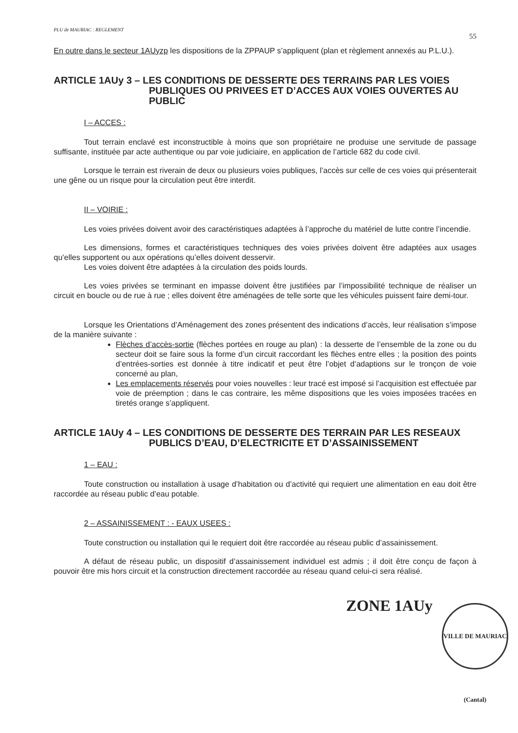PLU de MAURIAC : REGLEMENT 55
En outre dans le secteur 1AUyzp les dispositions de la ZPPAUP s’appliquent (plan et règlement annexés au P.L.U.).
ARTICLE 1AUy 3 – LES CONDITIONS DE DESSERTE DES TERRAINS PAR LES VOIES PUBLIQUES OU PRIVEES ET D’ACCES AUX VOIES OUVERTES AU PUBLIC
I – ACCES :
Tout terrain enclavé est inconstructible à moins que son propriétaire ne produise une servitude de passage suffisante, instituée par acte authentique ou par voie judiciaire, en application de l’article 682 du code civil.
Lorsque le terrain est riverain de deux ou plusieurs voies publiques, l’accès sur celle de ces voies qui présenterait une gêne ou un risque pour la circulation peut être interdit.
II – VOIRIE :
Les voies privées doivent avoir des caractéristiques adaptées à l’approche du matériel de lutte contre l’incendie.
Les dimensions, formes et caractéristiques techniques des voies privées doivent être adaptées aux usages qu’elles supportent ou aux opérations qu’elles doivent desservir.
Les voies doivent être adaptées à la circulation des poids lourds.
Les voies privées se terminant en impasse doivent être justifiées par l’impossibilité technique de réaliser un circuit en boucle ou de rue à rue ; elles doivent être aménagées de telle sorte que les véhicules puissent faire demi-tour.
Lorsque les Orientations d’Aménagement des zones présentent des indications d’accès, leur réalisation s’impose de la manière suivante :
Flèches d’accès-sortie (flèches portées en rouge au plan) : la desserte de l’ensemble de la zone ou du secteur doit se faire sous la forme d’un circuit raccordant les flèches entre elles ; la position des points d’entrées-sorties est donnée à titre indicatif et peut être l’objet d’adaptions sur le tronçon de voie concerné au plan,
Les emplacements réservés pour voies nouvelles : leur tracé est imposé si l’acquisition est effectuée par voie de préemption ; dans le cas contraire, les même dispositions que les voies imposées tracées en tiretés orange s’appliquent.
ARTICLE 1AUy 4 – LES CONDITIONS DE DESSERTE DES TERRAIN PAR LES RESEAUX PUBLICS D’EAU, D’ELECTRICITE ET D’ASSAINISSEMENT
1 – EAU :
Toute construction ou installation à usage d’habitation ou d’activité qui requiert une alimentation en eau doit être raccordée au réseau public d’eau potable.
2 – ASSAINISSEMENT : - EAUX USEES :
Toute construction ou installation qui le requiert doit être raccordée au réseau public d’assainissement.
A défaut de réseau public, un dispositif d’assainissement individuel est admis ; il doit être conçu de façon à pouvoir être mis hors circuit et la construction directement raccordée au réseau quand celui-ci sera réalisé.
ZONE 1AUy
VILLE DE MAURIAC (Cantal)